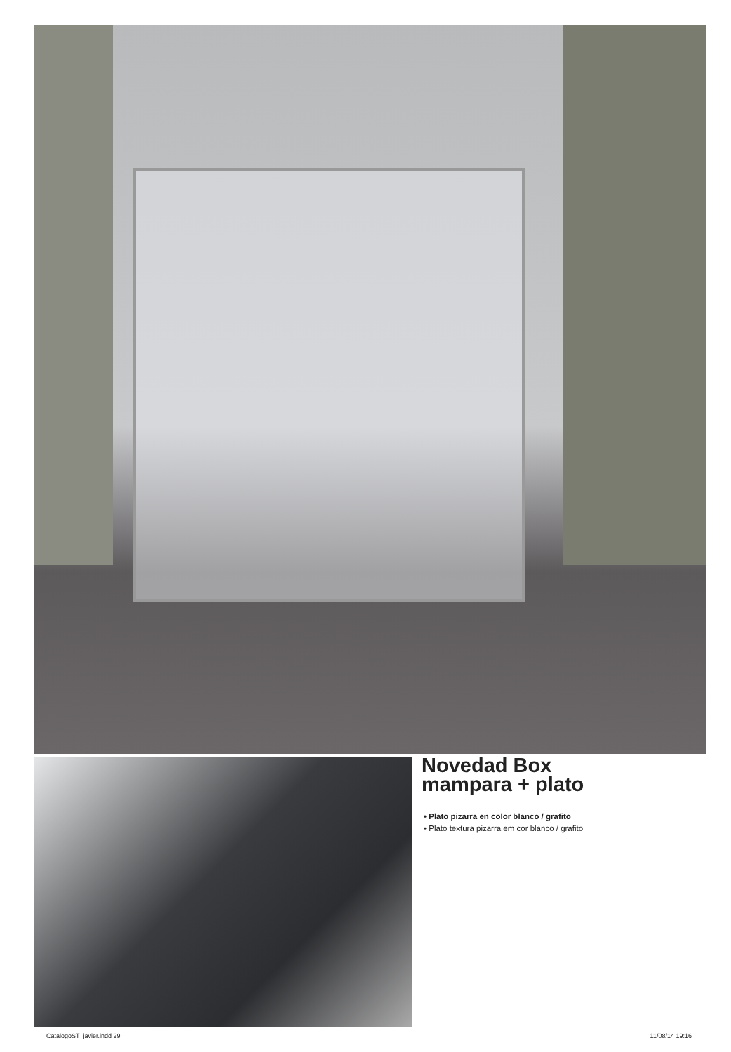Novedad Box
mampara + plato
• Plato pizarra en color blanco / grafito
• Plato textura pizarra em cor blanco / grafito
CatalogoST_javier.indd 29 11/08/14 19:16